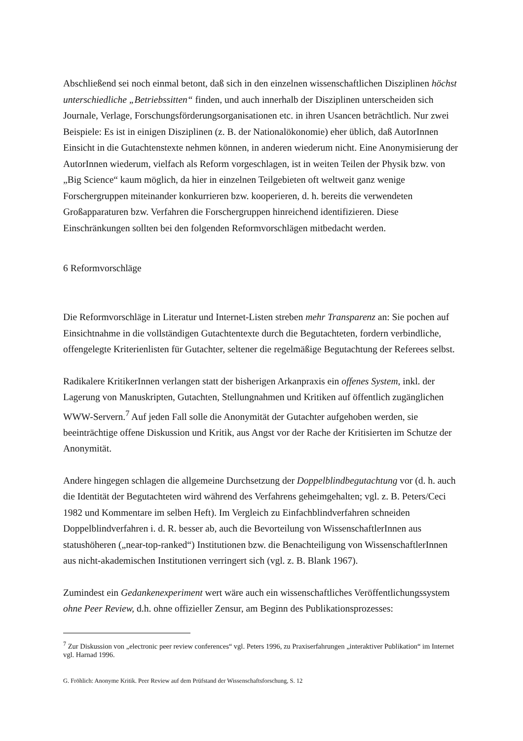Abschließend sei noch einmal betont, daß sich in den einzelnen wissenschaftlichen Disziplinen höchst unterschiedliche „Betriebssitten“ finden, und auch innerhalb der Disziplinen unterscheiden sich Journale, Verlage, Forschungsförderungsorganisationen etc. in ihren Usancen beträchtlich. Nur zwei Beispiele: Es ist in einigen Disziplinen (z. B. der Nationalökonomie) eher üblich, daß AutorInnen Einsicht in die Gutachtenstexte nehmen können, in anderen wiederum nicht. Eine Anonymisierung der AutorInnen wiederum, vielfach als Reform vorgeschlagen, ist in weiten Teilen der Physik bzw. von „Big Science“ kaum möglich, da hier in einzelnen Teilgebieten oft weltweit ganz wenige Forschergruppen miteinander konkurrieren bzw. kooperieren, d. h. bereits die verwendeten Großapparaturen bzw. Verfahren die Forschergruppen hinreichend identifizieren. Diese Einschränkungen sollten bei den folgenden Reformvorschlägen mitbedacht werden.
6 Reformvorschläge
Die Reformvorschläge in Literatur und Internet-Listen streben mehr Transparenz an: Sie pochen auf Einsichtnahme in die vollständigen Gutachtentexte durch die Begutachteten, fordern verbindliche, offengelegte Kriterienlisten für Gutachter, seltener die regelmäßige Begutachtung der Referees selbst.
Radikalere KritikerInnen verlangen statt der bisherigen Arkanpraxis ein offenes System, inkl. der Lagerung von Manuskripten, Gutachten, Stellungnahmen und Kritiken auf öffentlich zugänglichen WWW-Servern.<sup>7</sup> Auf jeden Fall solle die Anonymität der Gutachter aufgehoben werden, sie beeinträchtige offene Diskussion und Kritik, aus Angst vor der Rache der Kritisierten im Schutze der Anonymität.
Andere hingegen schlagen die allgemeine Durchsetzung der Doppelblindbegutachtung vor (d. h. auch die Identität der Begutachteten wird während des Verfahrens geheimgehalten; vgl. z. B. Peters/Ceci 1982 und Kommentare im selben Heft). Im Vergleich zu Einfachblindverfahren schneiden Doppelblindverfahren i. d. R. besser ab, auch die Bevorteilung von WissenschaftlerInnen aus statushöheren („near-top-ranked“) Institutionen bzw. die Benachteiligung von WissenschaftlerInnen aus nicht-akademischen Institutionen verringert sich (vgl. z. B. Blank 1967).
Zumindest ein Gedankenexperiment wert wäre auch ein wissenschaftliches Veröffentlichungssystem ohne Peer Review, d.h. ohne offizieller Zensur, am Beginn des Publikationsprozesses:
<sup>7</sup> Zur Diskussion von „electronic peer review conferences“ vgl. Peters 1996, zu Praxiserfahrungen „interaktiver Publikation“ im Internet vgl. Harnad 1996.
G. Fröhlich: Anonyme Kritik. Peer Review auf dem Prüfstand der Wissenschaftsforschung, S. 12